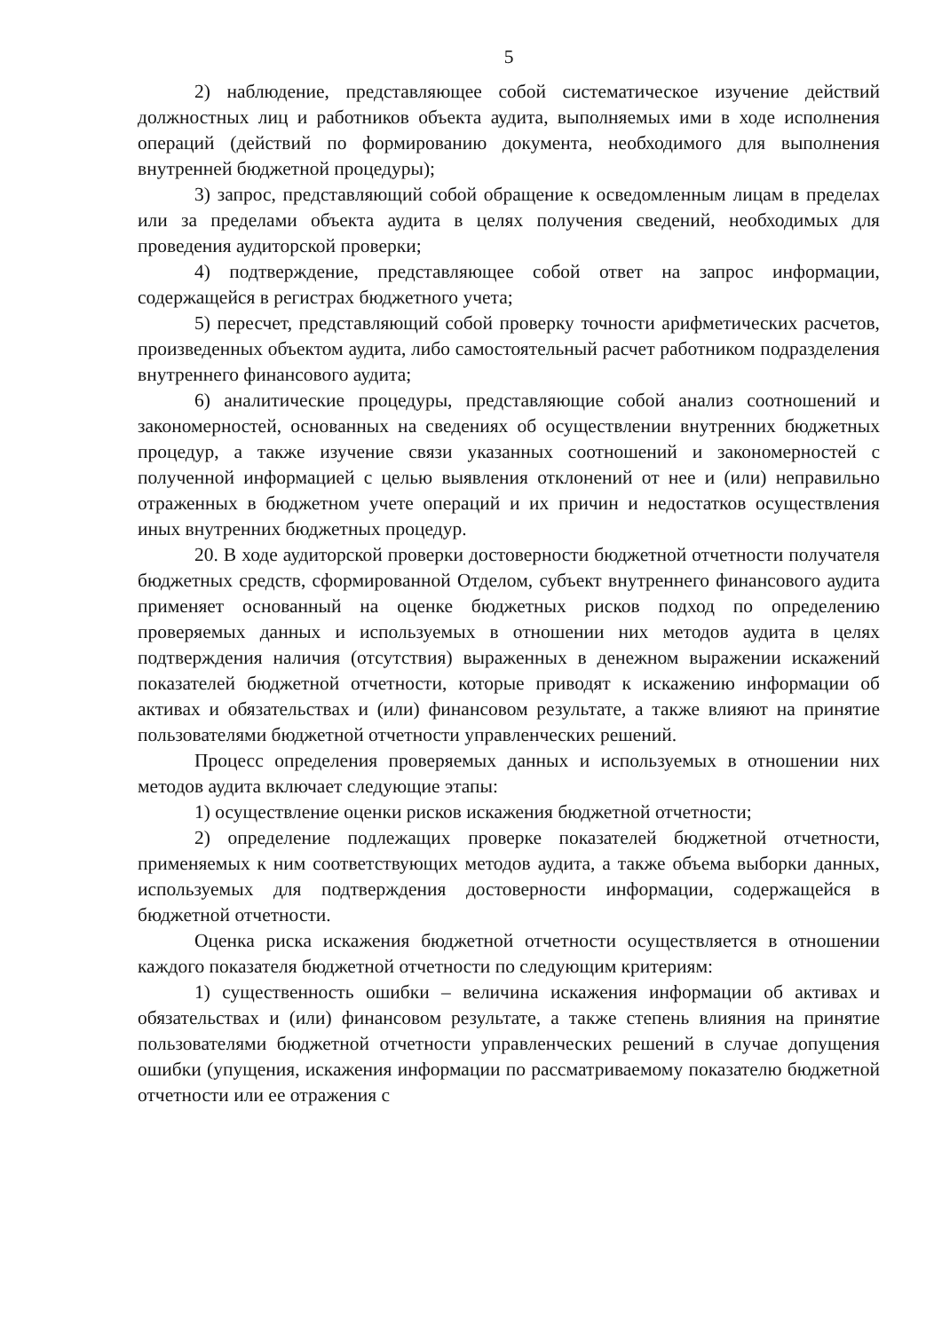5
2) наблюдение, представляющее собой систематическое изучение действий должностных лиц и работников объекта аудита, выполняемых ими в ходе исполнения операций (действий по формированию документа, необходимого для выполнения внутренней бюджетной процедуры);
3) запрос, представляющий собой обращение к осведомленным лицам в пределах или за пределами объекта аудита в целях получения сведений, необходимых для проведения аудиторской проверки;
4) подтверждение, представляющее собой ответ на запрос информации, содержащейся в регистрах бюджетного учета;
5) пересчет, представляющий собой проверку точности арифметических расчетов, произведенных объектом аудита, либо самостоятельный расчет работником подразделения внутреннего финансового аудита;
6) аналитические процедуры, представляющие собой анализ соотношений и закономерностей, основанных на сведениях об осуществлении внутренних бюджетных процедур, а также изучение связи указанных соотношений и закономерностей с полученной информацией с целью выявления отклонений от нее и (или) неправильно отраженных в бюджетном учете операций и их причин и недостатков осуществления иных внутренних бюджетных процедур.
20. В ходе аудиторской проверки достоверности бюджетной отчетности получателя бюджетных средств, сформированной Отделом, субъект внутреннего финансового аудита применяет основанный на оценке бюджетных рисков подход по определению проверяемых данных и используемых в отношении них методов аудита в целях подтверждения наличия (отсутствия) выраженных в денежном выражении искажений показателей бюджетной отчетности, которые приводят к искажению информации об активах и обязательствах и (или) финансовом результате, а также влияют на принятие пользователями бюджетной отчетности управленческих решений.
Процесс определения проверяемых данных и используемых в отношении них методов аудита включает следующие этапы:
1) осуществление оценки рисков искажения бюджетной отчетности;
2) определение подлежащих проверке показателей бюджетной отчетности, применяемых к ним соответствующих методов аудита, а также объема выборки данных, используемых для подтверждения достоверности информации, содержащейся в бюджетной отчетности.
Оценка риска искажения бюджетной отчетности осуществляется в отношении каждого показателя бюджетной отчетности по следующим критериям:
1) существенность ошибки – величина искажения информации об активах и обязательствах и (или) финансовом результате, а также степень влияния на принятие пользователями бюджетной отчетности управленческих решений в случае допущения ошибки (упущения, искажения информации по рассматриваемому показателю бюджетной отчетности или ее отражения с